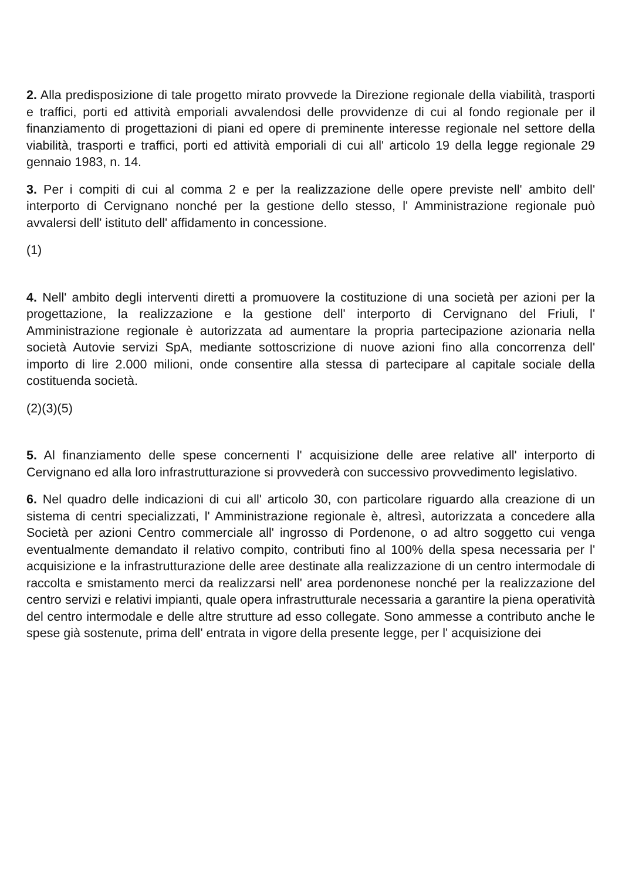2. Alla predisposizione di tale progetto mirato provvede la Direzione regionale della viabilità, trasporti e traffici, porti ed attività emporiali avvalendosi delle provvidenze di cui al fondo regionale per il finanziamento di progettazioni di piani ed opere di preminente interesse regionale nel settore della viabilità, trasporti e traffici, porti ed attività emporiali di cui all' articolo 19 della legge regionale 29 gennaio 1983, n. 14.
3. Per i compiti di cui al comma 2 e per la realizzazione delle opere previste nell' ambito dell' interporto di Cervignano nonché per la gestione dello stesso, l' Amministrazione regionale può avvalersi dell' istituto dell' affidamento in concessione.
(1)
4. Nell' ambito degli interventi diretti a promuovere la costituzione di una società per azioni per la progettazione, la realizzazione e la gestione dell' interporto di Cervignano del Friuli, l' Amministrazione regionale è autorizzata ad aumentare la propria partecipazione azionaria nella società Autovie servizi SpA, mediante sottoscrizione di nuove azioni fino alla concorrenza dell' importo di lire 2.000 milioni, onde consentire alla stessa di partecipare al capitale sociale della costituenda società.
(2)(3)(5)
5. Al finanziamento delle spese concernenti l' acquisizione delle aree relative all' interporto di Cervignano ed alla loro infrastrutturazione si provvederà con successivo provvedimento legislativo.
6. Nel quadro delle indicazioni di cui all' articolo 30, con particolare riguardo alla creazione di un sistema di centri specializzati, l' Amministrazione regionale è, altresì, autorizzata a concedere alla Società per azioni Centro commerciale all' ingrosso di Pordenone, o ad altro soggetto cui venga eventualmente demandato il relativo compito, contributi fino al 100% della spesa necessaria per l' acquisizione e la infrastrutturazione delle aree destinate alla realizzazione di un centro intermodale di raccolta e smistamento merci da realizzarsi nell' area pordenonese nonché per la realizzazione del centro servizi e relativi impianti, quale opera infrastrutturale necessaria a garantire la piena operatività del centro intermodale e delle altre strutture ad esso collegate. Sono ammesse a contributo anche le spese già sostenute, prima dell' entrata in vigore della presente legge, per l' acquisizione dei